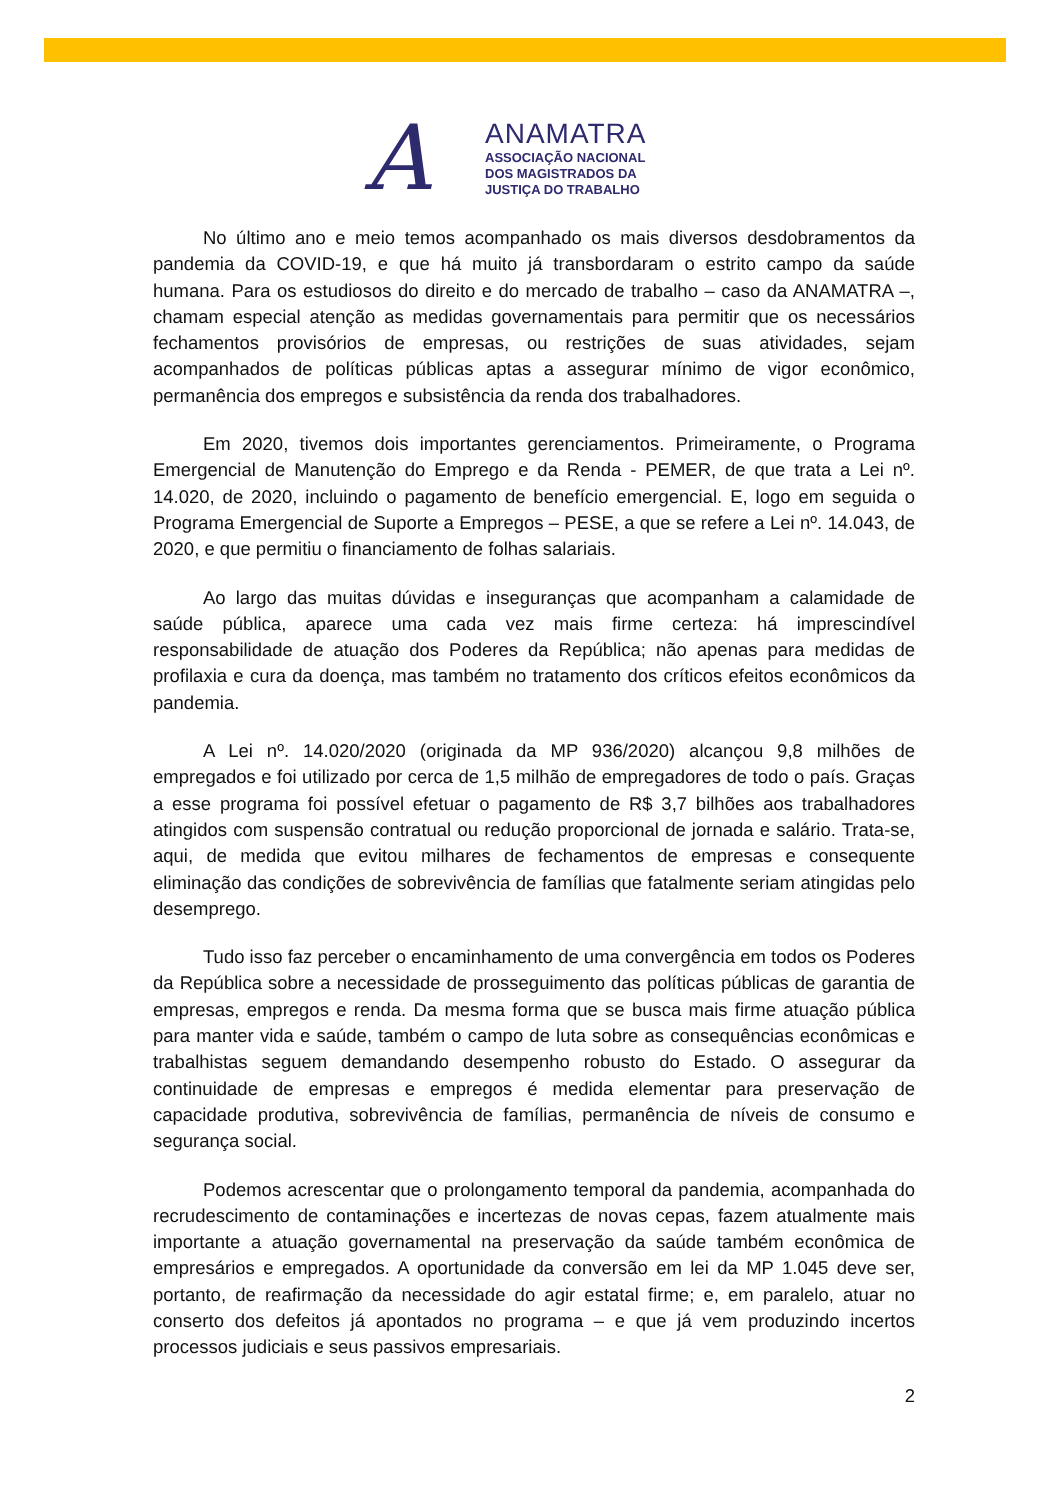A
ANAMATRA
ASSOCIAÇÃO NACIONAL
DOS MAGISTRADOS DA
JUSTIÇA DO TRABALHO
No último ano e meio temos acompanhado os mais diversos desdobramentos da pandemia da COVID-19, e que há muito já transbordaram o estrito campo da saúde humana. Para os estudiosos do direito e do mercado de trabalho – caso da ANAMATRA –, chamam especial atenção as medidas governamentais para permitir que os necessários fechamentos provisórios de empresas, ou restrições de suas atividades, sejam acompanhados de políticas públicas aptas a assegurar mínimo de vigor econômico, permanência dos empregos e subsistência da renda dos trabalhadores.
Em 2020, tivemos dois importantes gerenciamentos. Primeiramente, o Programa Emergencial de Manutenção do Emprego e da Renda - PEMER, de que trata a Lei nº. 14.020, de 2020, incluindo o pagamento de benefício emergencial. E, logo em seguida o Programa Emergencial de Suporte a Empregos – PESE, a que se refere a Lei nº. 14.043, de 2020, e que permitiu o financiamento de folhas salariais.
Ao largo das muitas dúvidas e inseguranças que acompanham a calamidade de saúde pública, aparece uma cada vez mais firme certeza: há imprescindível responsabilidade de atuação dos Poderes da República; não apenas para medidas de profilaxia e cura da doença, mas também no tratamento dos críticos efeitos econômicos da pandemia.
A Lei nº. 14.020/2020 (originada da MP 936/2020) alcançou 9,8 milhões de empregados e foi utilizado por cerca de 1,5 milhão de empregadores de todo o país. Graças a esse programa foi possível efetuar o pagamento de R$ 3,7 bilhões aos trabalhadores atingidos com suspensão contratual ou redução proporcional de jornada e salário. Trata-se, aqui, de medida que evitou milhares de fechamentos de empresas e consequente eliminação das condições de sobrevivência de famílias que fatalmente seriam atingidas pelo desemprego.
Tudo isso faz perceber o encaminhamento de uma convergência em todos os Poderes da República sobre a necessidade de prosseguimento das políticas públicas de garantia de empresas, empregos e renda. Da mesma forma que se busca mais firme atuação pública para manter vida e saúde, também o campo de luta sobre as consequências econômicas e trabalhistas seguem demandando desempenho robusto do Estado. O assegurar da continuidade de empresas e empregos é medida elementar para preservação de capacidade produtiva, sobrevivência de famílias, permanência de níveis de consumo e segurança social.
Podemos acrescentar que o prolongamento temporal da pandemia, acompanhada do recrudescimento de contaminações e incertezas de novas cepas, fazem atualmente mais importante a atuação governamental na preservação da saúde também econômica de empresários e empregados. A oportunidade da conversão em lei da MP 1.045 deve ser, portanto, de reafirmação da necessidade do agir estatal firme; e, em paralelo, atuar no conserto dos defeitos já apontados no programa – e que já vem produzindo incertos processos judiciais e seus passivos empresariais.
2